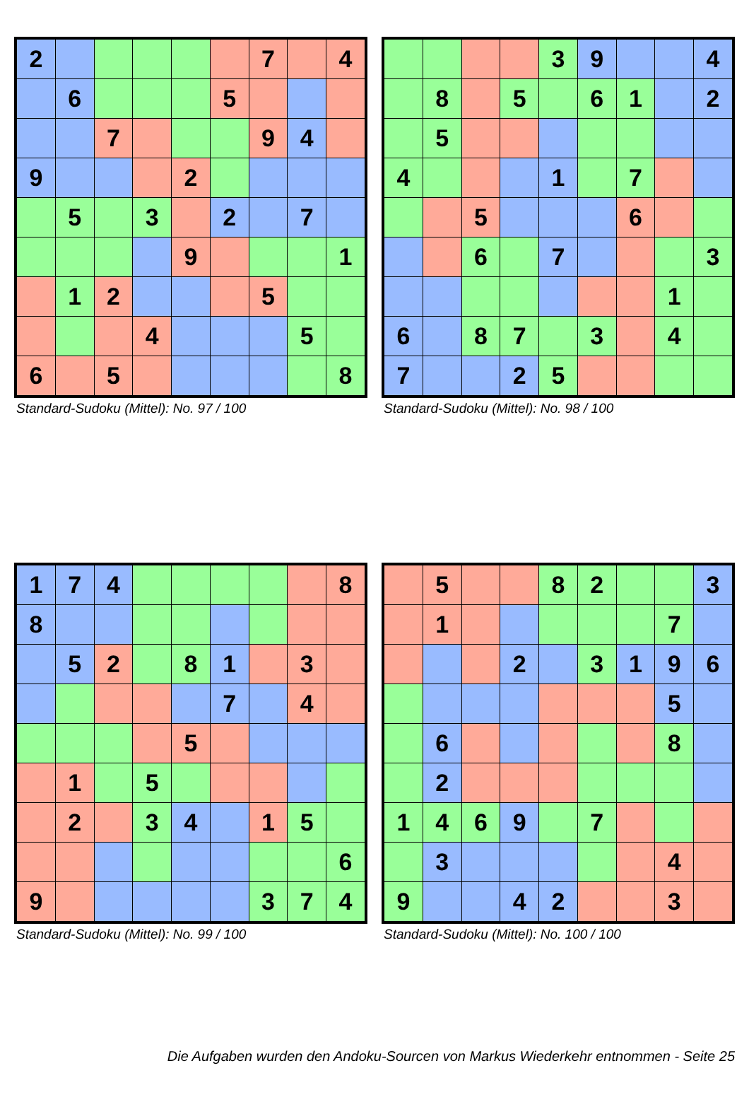| 2 | | | | | | 7 | | 4 |
| | 6 | | | | 5 | | | |
| | | 7 | | | | 9 | 4 | |
| 9 | | | | 2 | | | | |
| | 5 | | 3 | | 2 | | 7 | |
| | | | | 9 | | | | 1 |
| | 1 | 2 | | | | 5 | | |
| | | | 4 | | | | 5 | |
| 6 | | 5 | | | | | | 8 |
Standard-Sudoku (Mittel): No. 97 / 100
| | | | | 3 | 9 | | | 4 |
| | 8 | | 5 | | 6 | 1 | | 2 |
| | 5 | | | | | | | |
| 4 | | | | 1 | | 7 | | |
| | | 5 | | | | 6 | | |
| | | 6 | | 7 | | | | 3 |
| | | | | | | | 1 | |
| 6 | | 8 | 7 | | 3 | | 4 | |
| 7 | | | 2 | 5 | | | | |
Standard-Sudoku (Mittel): No. 98 / 100
| 1 | 7 | 4 | | | | | | 8 |
| 8 | | | | | | | | |
| | 5 | 2 | | 8 | 1 | | 3 | |
| | | | | | 7 | | 4 | |
| | | | | 5 | | | | |
| | 1 | | 5 | | | | | |
| | 2 | | 3 | 4 | | 1 | 5 | |
| | | | | | | | | 6 |
| 9 | | | | | | 3 | 7 | 4 |
Standard-Sudoku (Mittel): No. 99 / 100
| | 5 | | | 8 | 2 | | | 3 |
| | 1 | | | | | | 7 | |
| | | | 2 | | 3 | 1 | 9 | 6 |
| | | | | | | | 5 | |
| | 6 | | | | | | 8 | |
| | 2 | | | | | | | |
| 1 | 4 | 6 | 9 | | 7 | | | |
| | 3 | | | | | | 4 | |
| 9 | | | 4 | 2 | | | 3 | |
Standard-Sudoku (Mittel): No. 100 / 100
Die Aufgaben wurden den Andoku-Sourcen von Markus Wiederkehr entnommen - Seite 25